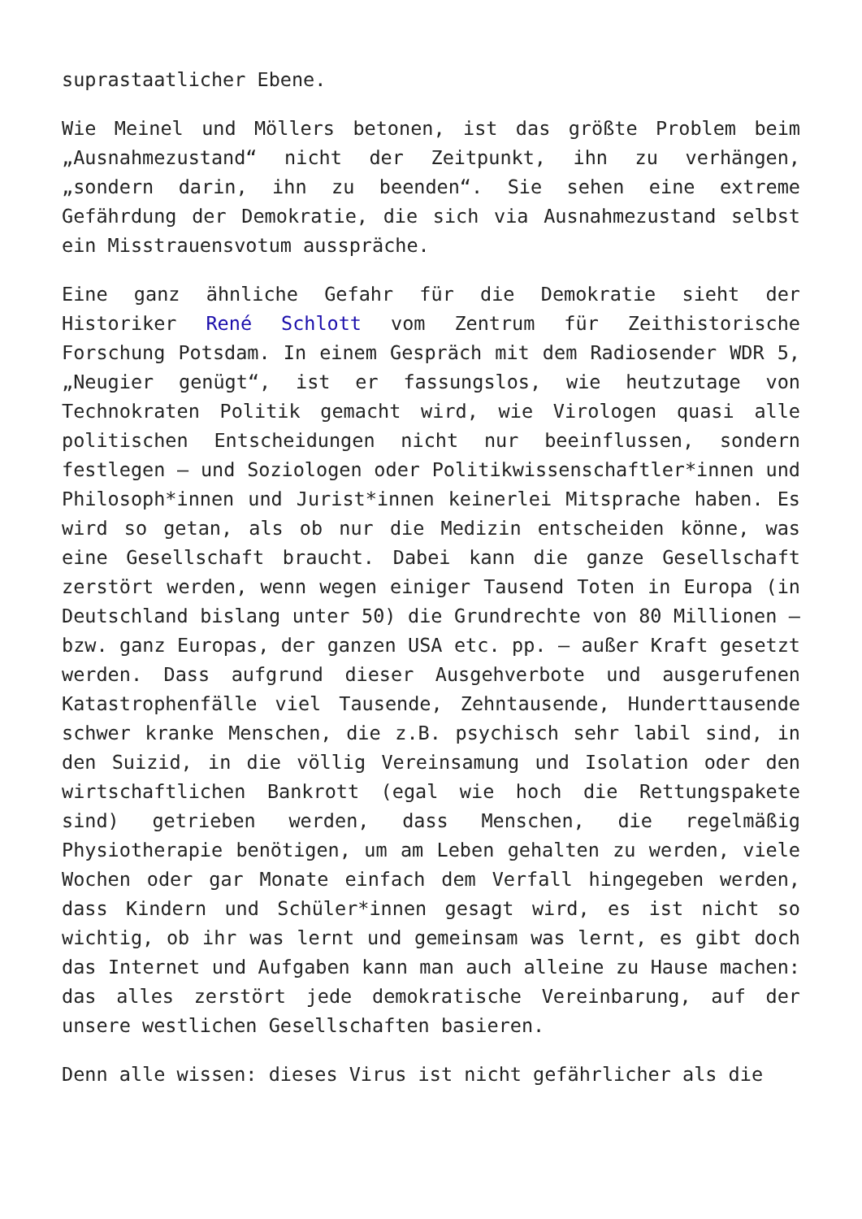suprastaatlicher Ebene.
Wie Meinel und Möllers betonen, ist das größte Problem beim „Ausnahmezustand“ nicht der Zeitpunkt, ihn zu verhängen, „sondern darin, ihn zu beenden“. Sie sehen eine extreme Gefährdung der Demokratie, die sich via Ausnahmezustand selbst ein Misstrauensvotum ausspräche.
Eine ganz ähnliche Gefahr für die Demokratie sieht der Historiker René Schlott vom Zentrum für Zeithistorische Forschung Potsdam. In einem Gespräch mit dem Radiosender WDR 5, „Neugier genügt“, ist er fassungslos, wie heutzutage von Technokraten Politik gemacht wird, wie Virologen quasi alle politischen Entscheidungen nicht nur beeinflussen, sondern festlegen – und Soziologen oder Politikwissenschaftler*innen und Philosoph*innen und Jurist*innen keinerlei Mitsprache haben. Es wird so getan, als ob nur die Medizin entscheiden könne, was eine Gesellschaft braucht. Dabei kann die ganze Gesellschaft zerstört werden, wenn wegen einiger Tausend Toten in Europa (in Deutschland bislang unter 50) die Grundrechte von 80 Millionen – bzw. ganz Europas, der ganzen USA etc. pp. – außer Kraft gesetzt werden. Dass aufgrund dieser Ausgehverbote und ausgerufenen Katastrophenfälle viel Tausende, Zehntausende, Hunderttausende schwer kranke Menschen, die z.B. psychisch sehr labil sind, in den Suizid, in die völlig Vereinsamung und Isolation oder den wirtschaftlichen Bankrott (egal wie hoch die Rettungspakete sind) getrieben werden, dass Menschen, die regelmäßig Physiotherapie benötigen, um am Leben gehalten zu werden, viele Wochen oder gar Monate einfach dem Verfall hingegeben werden, dass Kindern und Schüler*innen gesagt wird, es ist nicht so wichtig, ob ihr was lernt und gemeinsam was lernt, es gibt doch das Internet und Aufgaben kann man auch alleine zu Hause machen: das alles zerstört jede demokratische Vereinbarung, auf der unsere westlichen Gesellschaften basieren.
Denn alle wissen: dieses Virus ist nicht gefährlicher als die